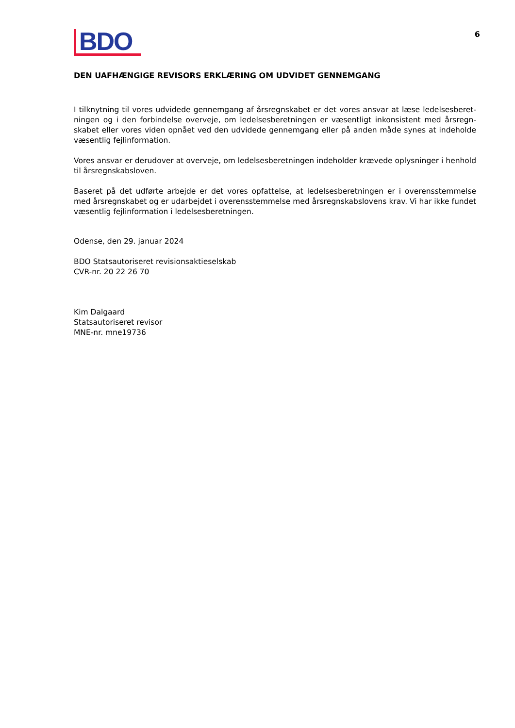BDO
6
DEN UAFHÆNGIGE REVISORS ERKLÆRING OM UDVIDET GENNEMGANG
I tilknytning til vores udvidede gennemgang af årsregnskabet er det vores ansvar at læse ledelsesberet­ningen og i den forbindelse overveje, om ledelsesberetningen er væsentligt inkonsistent med årsregn­skabet eller vores viden opnået ved den udvidede gennemgang eller på anden måde synes at indeholde væsentlig fejlinformation.
Vores ansvar er derudover at overveje, om ledelsesberetningen indeholder krævede oplysninger i henhold til årsregnskabsloven.
Baseret på det udførte arbejde er det vores opfattelse, at ledelsesberetningen er i overensstemmelse med årsregnskabet og er udarbejdet i overensstemmelse med årsregnskabslovens krav. Vi har ikke fundet væsentlig fejlinformation i ledelsesberetningen.
Odense, den 29. januar 2024
BDO Statsautoriseret revisionsaktieselskab
CVR-nr. 20 22 26 70
Kim Dalgaard
Statsautoriseret revisor
MNE-nr. mne19736